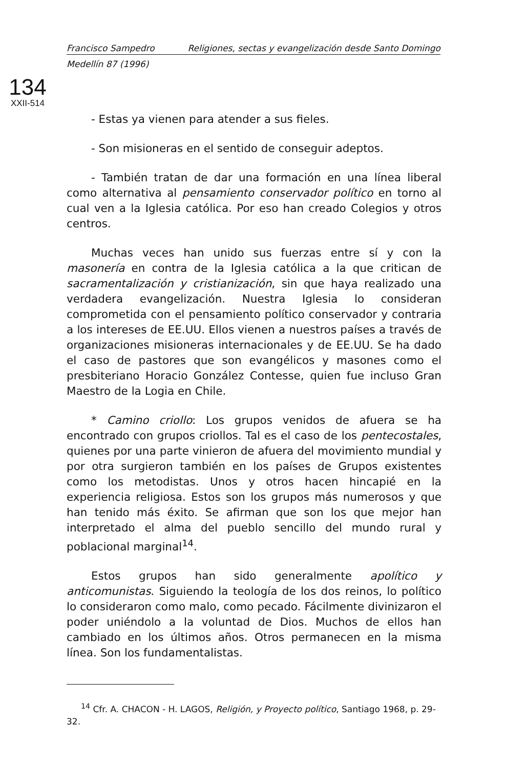Francisco Sampedro Religiones, sectas y evangelización desde Santo Domingo
Medellín 87 (1996)
134
XXII-514
- Estas ya vienen para atender a sus fieles.
- Son misioneras en el sentido de conseguir adeptos.
- También tratan de dar una formación en una línea liberal como alternativa al pensamiento conservador político en torno al cual ven a la Iglesia católica. Por eso han creado Colegios y otros centros.
Muchas veces han unido sus fuerzas entre sí y con la masonería en contra de la Iglesia católica a la que critican de sacramentalización y cristianización, sin que haya realizado una verdadera evangelización. Nuestra Iglesia lo consideran comprometida con el pensamiento político conservador y contraria a los intereses de EE.UU. Ellos vienen a nuestros países a través de organizaciones misioneras internacionales y de EE.UU. Se ha dado el caso de pastores que son evangélicos y masones como el presbiteriano Horacio González Contesse, quien fue incluso Gran Maestro de la Logia en Chile.
* Camino criollo: Los grupos venidos de afuera se ha encontrado con grupos criollos. Tal es el caso de los pentecostales, quienes por una parte vinieron de afuera del movimiento mundial y por otra surgieron también en los países de Grupos existentes como los metodistas. Unos y otros hacen hincapié en la experiencia religiosa. Estos son los grupos más numerosos y que han tenido más éxito. Se afirman que son los que mejor han interpretado el alma del pueblo sencillo del mundo rural y poblacional marginal<sup>14</sup>.
Estos grupos han sido generalmente apolítico y anticomunistas. Siguiendo la teología de los dos reinos, lo político lo consideraron como malo, como pecado. Fácilmente divinizaron el poder uniéndolo a la voluntad de Dios. Muchos de ellos han cambiado en los últimos años. Otros permanecen en la misma línea. Son los fundamentalistas.
<sup>14</sup> Cfr. A. CHACON - H. LAGOS, Religión, y Proyecto político, Santiago 1968, p. 29-32.